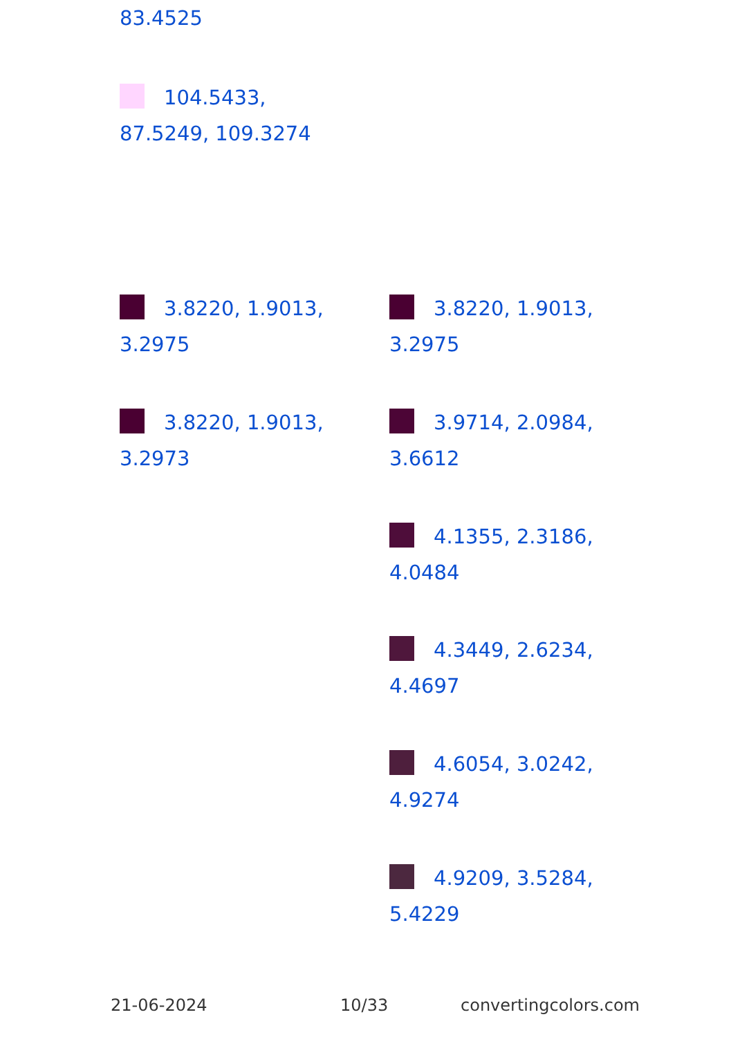83.4525
104.5433, 87.5249, 109.3274
3.8220, 1.9013, 3.2975
3.8220, 1.9013, 3.2973
3.8220, 1.9013, 3.2975
3.9714, 2.0984, 3.6612
4.1355, 2.3186, 4.0484
4.3449, 2.6234, 4.4697
4.6054, 3.0242, 4.9274
4.9209, 3.5284, 5.4229
21-06-2024 10/33 convertingcolors.com